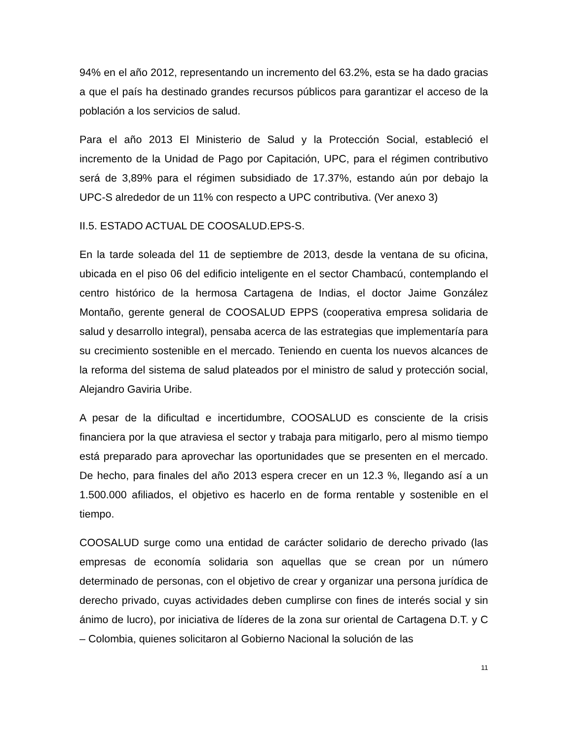94% en el año 2012, representando un incremento del 63.2%, esta se ha dado gracias a que el país ha destinado grandes recursos públicos para garantizar el acceso de la población a los servicios de salud.
Para el año 2013 El Ministerio de Salud y la Protección Social, estableció el incremento de la Unidad de Pago por Capitación, UPC, para el régimen contributivo será de 3,89% para el régimen subsidiado de 17.37%, estando aún por debajo la UPC-S alrededor de un 11% con respecto a UPC contributiva. (Ver anexo 3)
II.5. ESTADO ACTUAL DE COOSALUD.EPS-S.
En la tarde soleada del 11 de septiembre de 2013, desde la ventana de su oficina, ubicada en el piso 06 del edificio inteligente en el sector Chambacú, contemplando el centro histórico de la hermosa Cartagena de Indias, el doctor Jaime González Montaño, gerente general de COOSALUD EPPS (cooperativa empresa solidaria de salud y desarrollo integral), pensaba acerca de las estrategias que implementaría para su crecimiento sostenible en el mercado. Teniendo en cuenta los nuevos alcances de la reforma del sistema de salud plateados por el ministro de salud y protección social, Alejandro Gaviria Uribe.
A pesar de la dificultad e incertidumbre, COOSALUD es consciente de la crisis financiera por la que atraviesa el sector y trabaja para mitigarlo, pero al mismo tiempo está preparado para aprovechar las oportunidades que se presenten en el mercado. De hecho, para finales del año 2013 espera crecer en un 12.3 %, llegando así a un 1.500.000 afiliados, el objetivo es hacerlo en de forma rentable y sostenible en el tiempo.
COOSALUD surge como una entidad de carácter solidario de derecho privado (las empresas de economía solidaria son aquellas que se crean por un número determinado de personas, con el objetivo de crear y organizar una persona jurídica de derecho privado, cuyas actividades deben cumplirse con fines de interés social y sin ánimo de lucro), por iniciativa de líderes de la zona sur oriental de Cartagena D.T. y C – Colombia, quienes solicitaron al Gobierno Nacional la solución de las
11